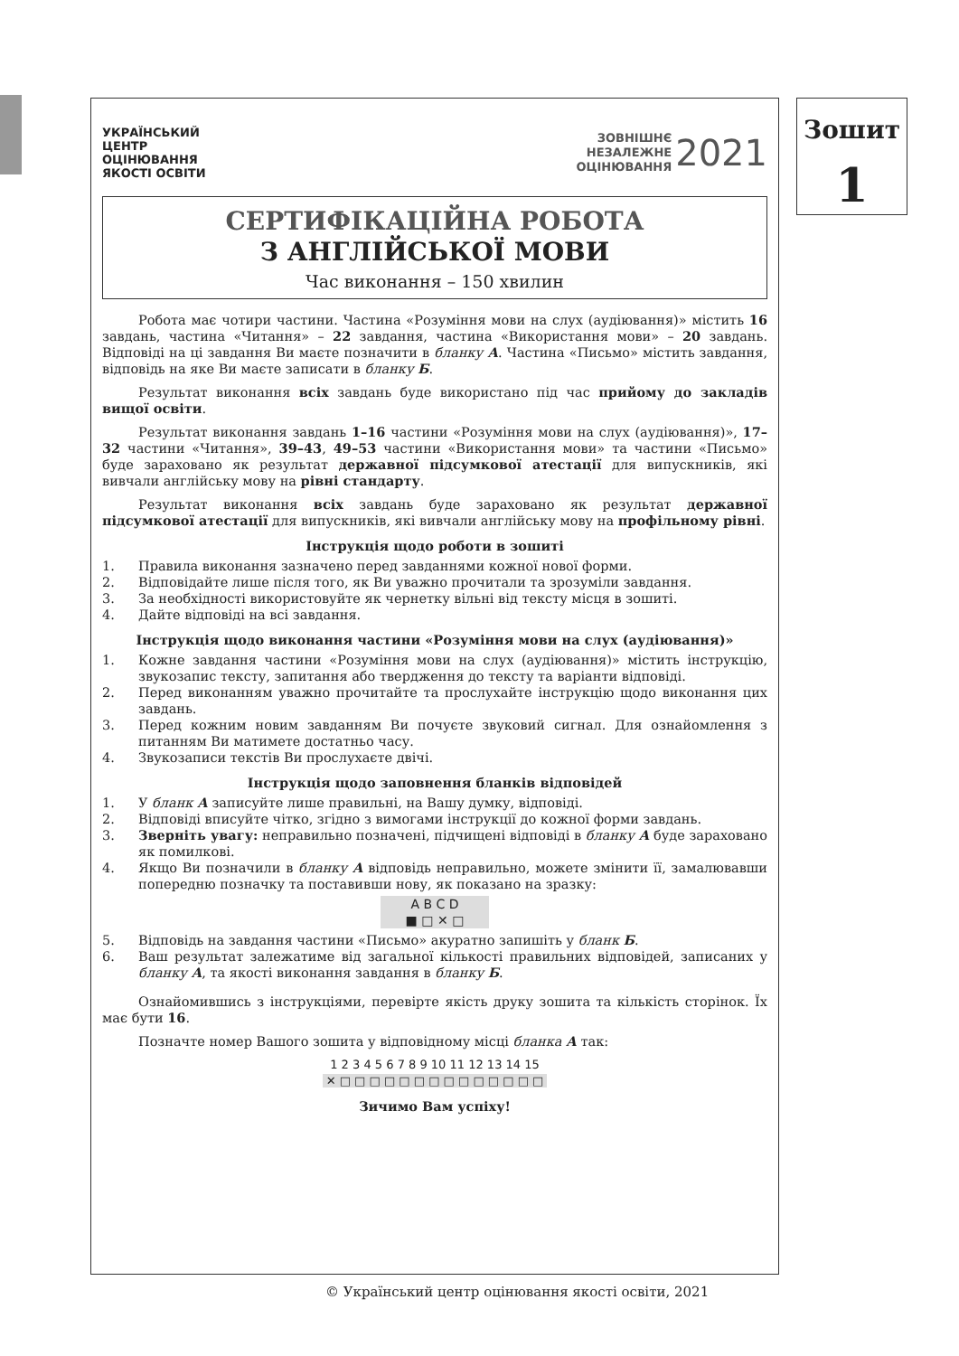Зошит
1
УКРАЇНСЬКИЙ
ЦЕНТР
ОЦІНЮВАННЯ
ЯКОСТІ ОСВІТИ
ЗОВНІШНЄ
НЕЗАЛЕЖНЕ
ОЦІНЮВАННЯ
2021
СЕРТИФІКАЦІЙНА РОБОТА
З АНГЛІЙСЬКОЇ МОВИ
Час виконання – 150 хвилин
Робота має чотири частини. Частина «Розуміння мови на слух (аудіювання)» містить 16 завдань, частина «Читання» – 22 завдання, частина «Використання мови» – 20 завдань. Відповіді на ці завдання Ви маєте позначити в бланку А. Частина «Письмо» містить завдання, відповідь на яке Ви маєте записати в бланку Б.
Результат виконання всіх завдань буде використано під час прийому до закладів вищої освіти.
Результат виконання завдань 1–16 частини «Розуміння мови на слух (аудіювання)», 17–32 частини «Читання», 39–43, 49–53 частини «Використання мови» та частини «Письмо» буде зараховано як результат державної підсумкової атестації для випускників, які вивчали англійську мову на рівні стандарту.
Результат виконання всіх завдань буде зараховано як результат державної підсумкової атестації для випускників, які вивчали англійську мову на профільному рівні.
Інструкція щодо роботи в зошиті
1. Правила виконання зазначено перед завданнями кожної нової форми.
2. Відповідайте лише після того, як Ви уважно прочитали та зрозуміли завдання.
3. За необхідності використовуйте як чернетку вільні від тексту місця в зошиті.
4. Дайте відповіді на всі завдання.
Інструкція щодо виконання частини «Розуміння мови на слух (аудіювання)»
1. Кожне завдання частини «Розуміння мови на слух (аудіювання)» містить інструкцію, звукозапис тексту, запитання або твердження до тексту та варіанти відповіді.
2. Перед виконанням уважно прочитайте та прослухайте інструкцію щодо виконання цих завдань.
3. Перед кожним новим завданням Ви почуєте звуковий сигнал. Для ознайомлення з питанням Ви матимете достатньо часу.
4. Звукозаписи текстів Ви прослухаєте двічі.
Інструкція щодо заповнення бланків відповідей
1. У бланк А записуйте лише правильні, на Вашу думку, відповіді.
2. Відповіді вписуйте чітко, згідно з вимогами інструкції до кожної форми завдань.
3. Зверніть увагу: неправильно позначені, підчищені відповіді в бланку А буде зараховано як помилкові.
4. Якщо Ви позначили в бланку А відповідь неправильно, можете змінити її, замалювавши попередню позначку та поставивши нову, як показано на зразку:
A B C D
■ □ ✕ □
5. Відповідь на завдання частини «Письмо» акуратно запишіть у бланк Б.
6. Ваш результат залежатиме від загальної кількості правильних відповідей, записаних у бланку А, та якості виконання завдання в бланку Б.
Ознайомившись з інструкціями, перевірте якість друку зошита та кількість сторінок. Їх має бути 16.
Позначте номер Вашого зошита у відповідному місці бланка А так:
1 2 3 4 5 6 7 8 9 10 11 12 13 14 15
✕ □ □ □ □ □ □ □ □ □ □ □ □ □ □
Зичимо Вам успіху!
© Український центр оцінювання якості освіти, 2021